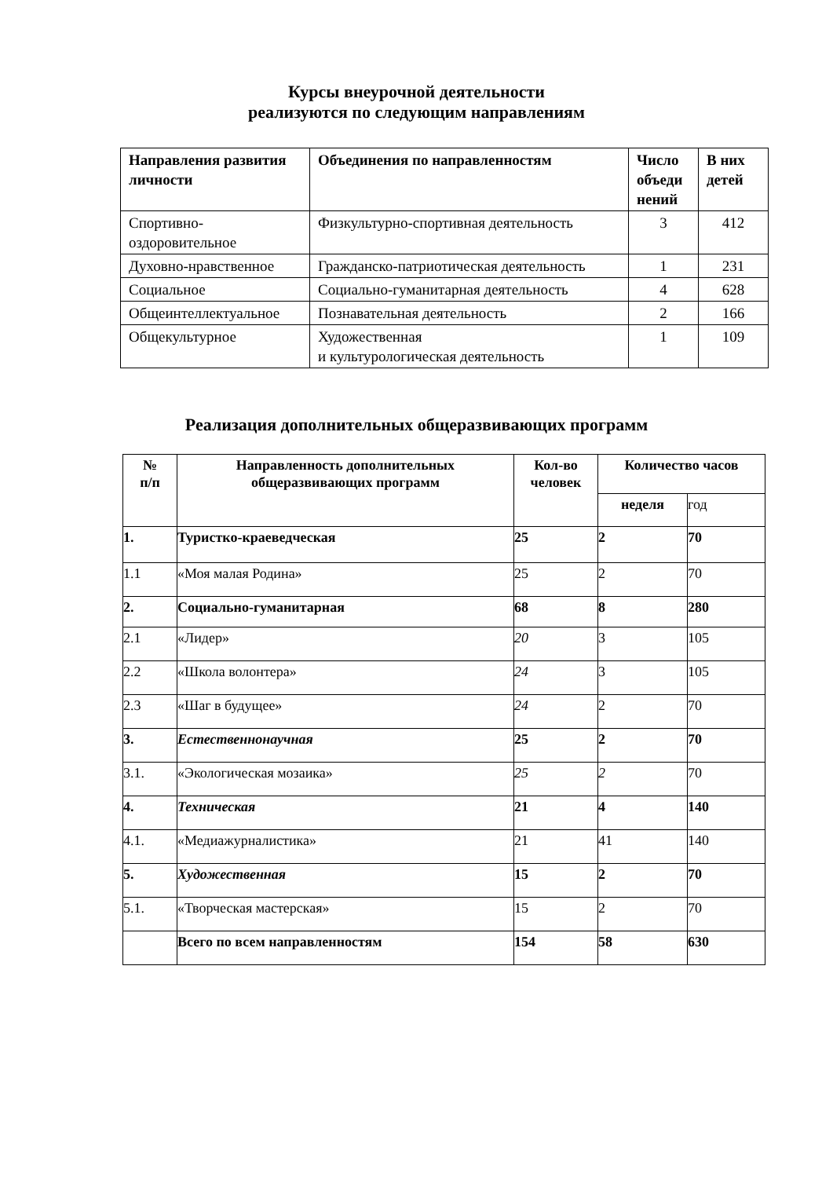Курсы внеурочной деятельности
реализуются по следующим направлениям
| Направления развития личности | Объединения по направленностям | Число объеди нений | В них детей |
| --- | --- | --- | --- |
| Спортивно-оздоровительное | Физкультурно-спортивная деятельность | 3 | 412 |
| Духовно-нравственное | Гражданско-патриотическая деятельность | 1 | 231 |
| Социальное | Социально-гуманитарная деятельность | 4 | 628 |
| Общеинтеллектуальное | Познавательная деятельность | 2 | 166 |
| Общекультурное | Художественная и культурологическая деятельность | 1 | 109 |
Реализация дополнительных общеразвивающих программ
| № п/п | Направленность дополнительных общеразвивающих программ | Кол-во человек | Количество часов | |
| --- | --- | --- | --- | --- |
| | | | неделя | год |
| 1. | Туристко-краеведческая | 25 | 2 | 70 |
| 1.1 | «Моя малая Родина» | 25 | 2 | 70 |
| 2. | Социально-гуманитарная | 68 | 8 | 280 |
| 2.1 | «Лидер» | 20 | 3 | 105 |
| 2.2 | «Школа волонтера» | 24 | 3 | 105 |
| 2.3 | «Шаг в будущее» | 24 | 2 | 70 |
| 3. | Естественнонаучная | 25 | 2 | 70 |
| 3.1. | «Экологическая мозаика» | 25 | 2 | 70 |
| 4. | Техническая | 21 | 4 | 140 |
| 4.1. | «Медиажурналистика» | 21 | 41 | 140 |
| 5. | Художественная | 15 | 2 | 70 |
| 5.1. | «Творческая мастерская» | 15 | 2 | 70 |
| | Всего по всем направленностям | 154 | 58 | 630 |